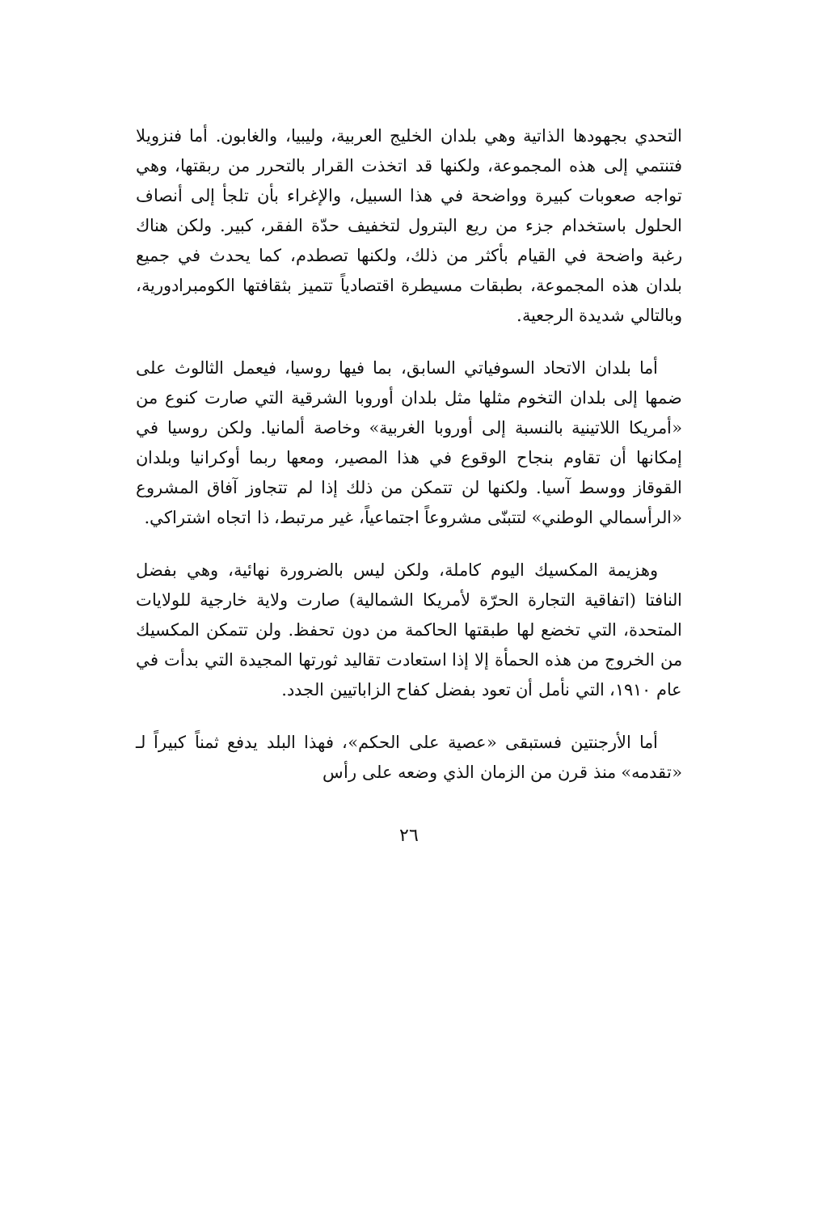التحدي بجهودها الذاتية وهي بلدان الخليج العربية، وليبيا، والغابون. أما فنزويلا فتنتمي إلى هذه المجموعة، ولكنها قد اتخذت القرار بالتحرر من ربقتها، وهي تواجه صعوبات كبيرة وواضحة في هذا السبيل، والإغراء بأن تلجأ إلى أنصاف الحلول باستخدام جزء من ريع البترول لتخفيف حدّة الفقر، كبير. ولكن هناك رغبة واضحة في القيام بأكثر من ذلك، ولكنها تصطدم، كما يحدث في جميع بلدان هذه المجموعة، بطبقات مسيطرة اقتصادياً تتميز بثقافتها الكومبرادورية، وبالتالي شديدة الرجعية.
أما بلدان الاتحاد السوفياتي السابق، بما فيها روسيا، فيعمل الثالوث على ضمها إلى بلدان التخوم مثلها مثل بلدان أوروبا الشرقية التي صارت كنوع من «أمريكا اللاتينية بالنسبة إلى أوروبا الغربية» وخاصة ألمانيا. ولكن روسيا في إمكانها أن تقاوم بنجاح الوقوع في هذا المصير، ومعها ربما أوكرانيا وبلدان القوقاز ووسط آسيا. ولكنها لن تتمكن من ذلك إذا لم تتجاوز آفاق المشروع «الرأسمالي الوطني» لتتبنّى مشروعاً اجتماعياً، غير مرتبط، ذا اتجاه اشتراكي.
وهزيمة المكسيك اليوم كاملة، ولكن ليس بالضرورة نهائية، وهي بفضل النافتا (اتفاقية التجارة الحرّة لأمريكا الشمالية) صارت ولاية خارجية للولايات المتحدة، التي تخضع لها طبقتها الحاكمة من دون تحفظ. ولن تتمكن المكسيك من الخروج من هذه الحمأة إلا إذا استعادت تقاليد ثورتها المجيدة التي بدأت في عام ١٩١٠، التي نأمل أن تعود بفضل كفاح الزاباتيين الجدد.
أما الأرجنتين فستبقى «عصية على الحكم»، فهذا البلد يدفع ثمناً كبيراً لـ «تقدمه» منذ قرن من الزمان الذي وضعه على رأس
٢٦